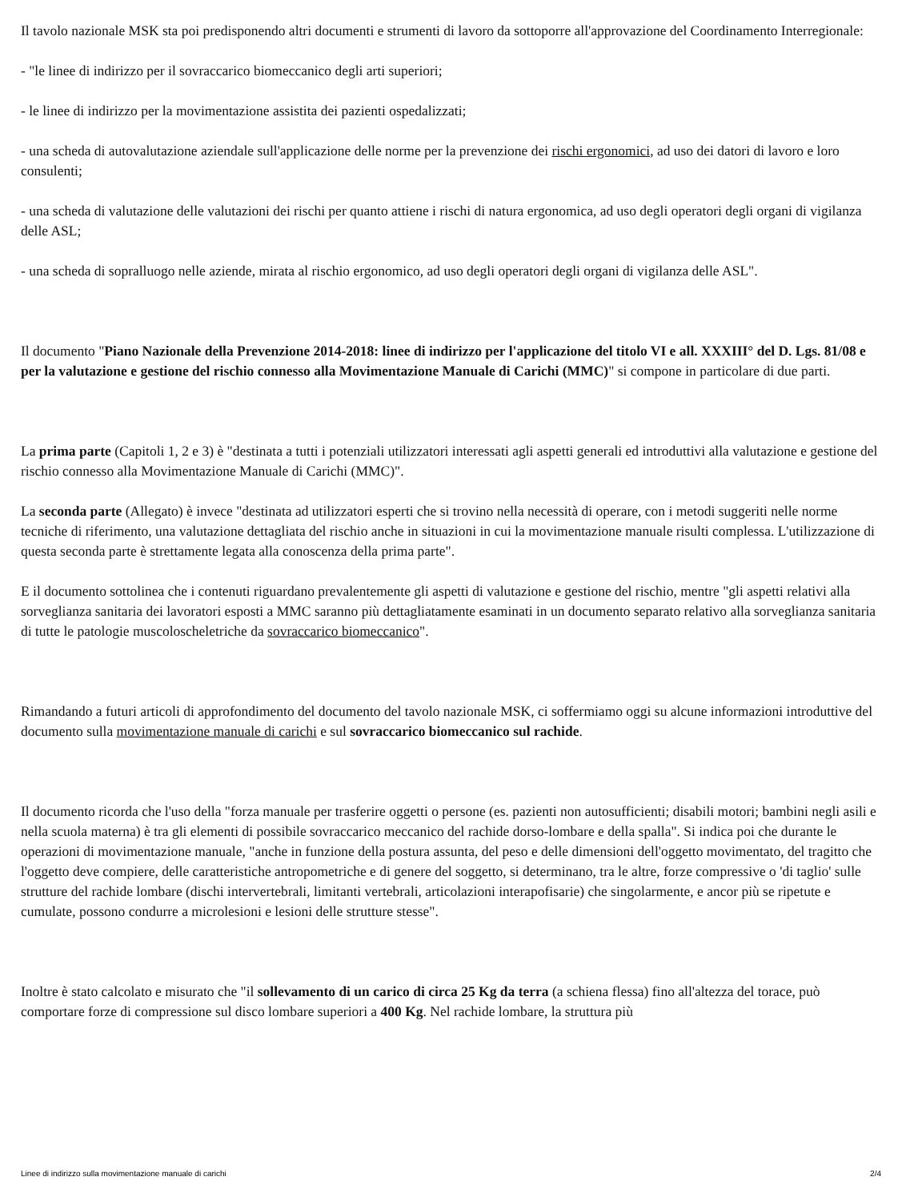Il tavolo nazionale MSK sta poi predisponendo altri documenti e strumenti di lavoro da sottoporre all'approvazione del Coordinamento Interregionale:
- "le linee di indirizzo per il sovraccarico biomeccanico degli arti superiori;
- le linee di indirizzo per la movimentazione assistita dei pazienti ospedalizzati;
- una scheda di autovalutazione aziendale sull'applicazione delle norme per la prevenzione dei rischi ergonomici, ad uso dei datori di lavoro e loro consulenti;
- una scheda di valutazione delle valutazioni dei rischi per quanto attiene i rischi di natura ergonomica, ad uso degli operatori degli organi di vigilanza delle ASL;
- una scheda di sopralluogo nelle aziende, mirata al rischio ergonomico, ad uso degli operatori degli organi di vigilanza delle ASL".
Il documento "Piano Nazionale della Prevenzione 2014-2018: linee di indirizzo per l'applicazione del titolo VI e all. XXXIII° del D. Lgs. 81/08 e per la valutazione e gestione del rischio connesso alla Movimentazione Manuale di Carichi (MMC)" si compone in particolare di due parti.
La prima parte (Capitoli 1, 2 e 3) è "destinata a tutti i potenziali utilizzatori interessati agli aspetti generali ed introduttivi alla valutazione e gestione del rischio connesso alla Movimentazione Manuale di Carichi (MMC)".
La seconda parte (Allegato) è invece "destinata ad utilizzatori esperti che si trovino nella necessità di operare, con i metodi suggeriti nelle norme tecniche di riferimento, una valutazione dettagliata del rischio anche in situazioni in cui la movimentazione manuale risulti complessa. L'utilizzazione di questa seconda parte è strettamente legata alla conoscenza della prima parte".
E il documento sottolinea che i contenuti riguardano prevalentemente gli aspetti di valutazione e gestione del rischio, mentre "gli aspetti relativi alla sorveglianza sanitaria dei lavoratori esposti a MMC saranno più dettagliatamente esaminati in un documento separato relativo alla sorveglianza sanitaria di tutte le patologie muscoloscheletriche da sovraccarico biomeccanico".
Rimandando a futuri articoli di approfondimento del documento del tavolo nazionale MSK, ci soffermiamo oggi su alcune informazioni introduttive del documento sulla movimentazione manuale di carichi e sul sovraccarico biomeccanico sul rachide.
Il documento ricorda che l'uso della "forza manuale per trasferire oggetti o persone (es. pazienti non autosufficienti; disabili motori; bambini negli asili e nella scuola materna) è tra gli elementi di possibile sovraccarico meccanico del rachide dorso-lombare e della spalla". Si indica poi che durante le operazioni di movimentazione manuale, "anche in funzione della postura assunta, del peso e delle dimensioni dell'oggetto movimentato, del tragitto che l'oggetto deve compiere, delle caratteristiche antropometriche e di genere del soggetto, si determinano, tra le altre, forze compressive o 'di taglio' sulle strutture del rachide lombare (dischi intervertebrali, limitanti vertebrali, articolazioni interapofisarie) che singolarmente, e ancor più se ripetute e cumulate, possono condurre a microlesioni e lesioni delle strutture stesse".
Inoltre è stato calcolato e misurato che "il sollevamento di un carico di circa 25 Kg da terra (a schiena flessa) fino all'altezza del torace, può comportare forze di compressione sul disco lombare superiori a 400 Kg. Nel rachide lombare, la struttura più
Linee di indirizzo sulla movimentazione manuale di carichi 2/4